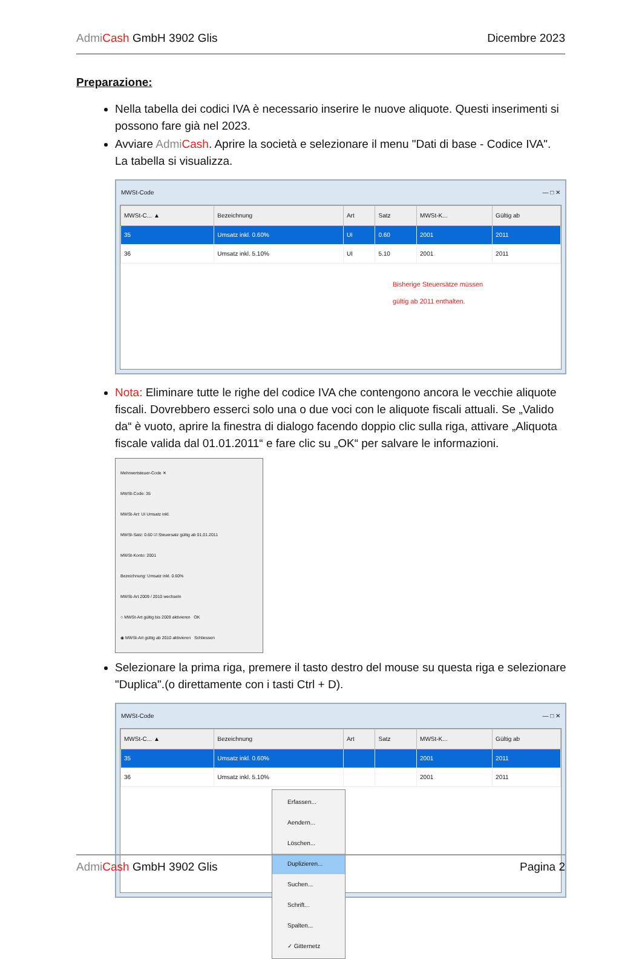Admi Cash GmbH 3902 Glis Dicembre 2023
Preparazione:
Nella tabella dei codici IVA è necessario inserire le nuove aliquote. Questi inserimenti si possono fare già nel 2023.
Avviare Admi Cash. Aprire la società e selezionare il menu "Dati di base - Codice IVA". La tabella si visualizza.
MWSt-Code — □ ✕
| MWSt-C... ▲ | Bezeichnung | Art | Satz | MWSt-K... | Gültig ab |
| --- | --- | --- | --- | --- | --- |
| 35 | Umsatz inkl. 0.60% | UI | 0.60 | 2001 | 2011 |
| 36 | Umsatz inkl. 5.10% | UI | 5.10 | 2001 | 2011 |
Bisherige Steuersätze müssen
gültig ab 2011 enthalten.
Nota: Eliminare tutte le righe del codice IVA che contengono ancora le vecchie aliquote fiscali. Dovrebbero esserci solo una o due voci con le aliquote fiscali attuali. Se „Valido da“ è vuoto, aprire la finestra di dialogo facendo doppio clic sulla riga, attivare „Aliquota fiscale valida dal 01.01.2011“ e fare clic su „OK“ per salvare le informazioni.
Mehrwertsteuer-Code ✕
MWSt-Code: 35
MWSt-Art: UI Umsatz inkl.
MWSt-Satz: 0.60 ☑ Steuersatz gültig ab 01.01.2011
MWSt-Konto: 2001
Bezeichnung: Umsatz inkl. 0.60%
MWSt-Art 2009 / 2010 wechseln
○ MWSt-Art gültig bis 2009 aktivieren OK
◉ MWSt-Art gültig ab 2010 aktivieren Schliessen
Selezionare la prima riga, premere il tasto destro del mouse su questa riga e selezionare "Duplica".(o direttamente con i tasti Ctrl + D).
MWSt-Code — □ ✕
| MWSt-C... ▲ | Bezeichnung | Art | Satz | MWSt-K... | Gültig ab |
| --- | --- | --- | --- | --- | --- |
| 35 | Umsatz inkl. 0.60% | | | 2001 | 2011 |
| 36 | Umsatz inkl. 5.10% | | | 2001 | 2011 |
Erfassen...
Aendern...
Löschen...
Duplizieren...
Suchen...
Schrift...
Spalten...
✓ Gitternetz
Admi Cash GmbH 3902 Glis Pagina 2